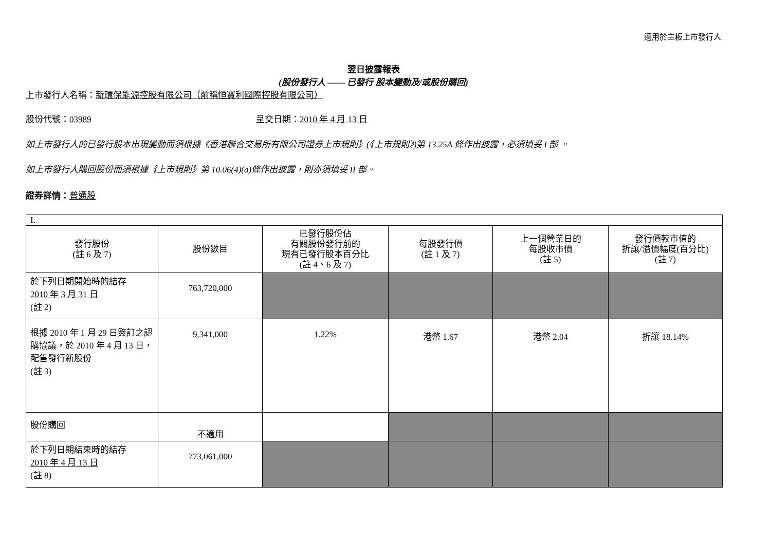適用於主板上市發行人
翌日披露報表
(股份發行人 —— 已發行 股本變動及/或股份購回)
上市發行人名稱：新環保能源控股有限公司（前稱恒寶利國際控股有限公司）
股份代號：03989 呈交日期：2010 年 4 月 13 日
如上市發行人的已發行股本出現變動而須根據《香港聯合交易所有限公司證券上市規則》(《上市規則》)第 13.25A 條作出披露，必須填妥 I 部 。
如上市發行人購回股份而須根據《上市規則》第 10.06(4)(a)條作出披露，則亦須填妥 II 部。
證券詳情：普通股
| I. | | | | | |
| 發行股份 (註 6 及 7) | 股份數目 | 已發行股份佔 有關股份發行前的 現有已發行股本百分比 (註 4、6 及 7) | 每股發行價 (註 1 及 7) | 上一個營業日的 每股收市價 (註 5) | 發行價較市值的 折讓/溢價幅度(百分比) (註 7) |
| 於下列日期開始時的結存 2010 年 3 月 31 日 (註 2) | 763,720,000 | | | | |
| 根據 2010 年 1 月 29 日簽訂之認購協議，於 2010 年 4 月 13 日，配售發行新股份 (註 3) | 9,341,000 | 1.22% | 港幣 1.67 | 港幣 2.04 | 折讓 18.14% |
| 股份購回 | 不適用 | | | | |
| 於下列日期結束時的結存 2010 年 4 月 13 日 (註 8) | 773,061,000 | | | | |